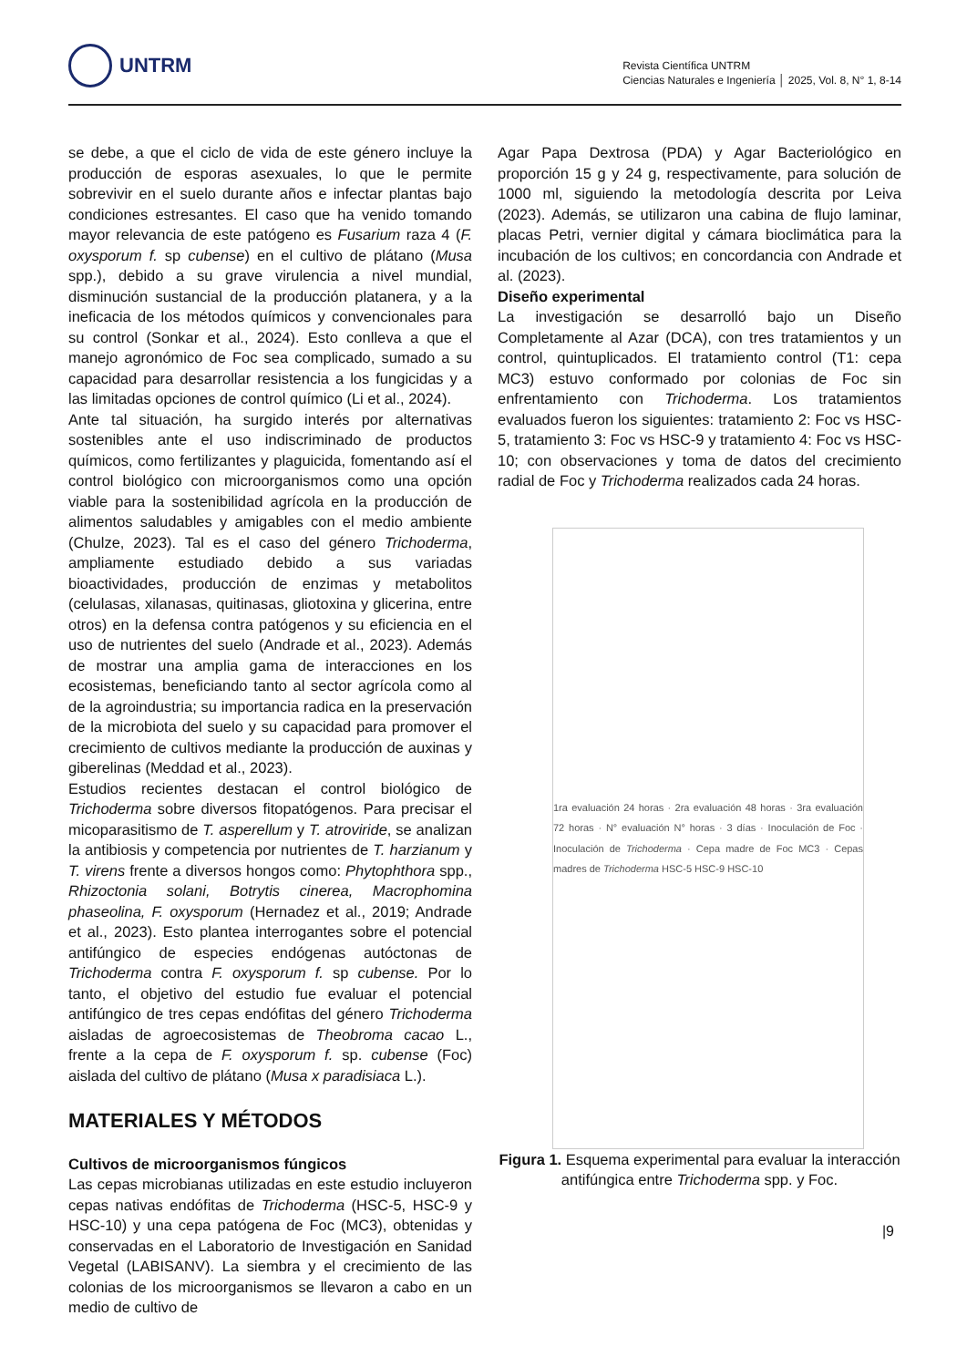UNTRM
Revista Científica UNTRM
Ciencias Naturales e Ingeniería │ 2025, Vol. 8, N° 1, 8-14
se debe, a que el ciclo de vida de este género incluye la producción de esporas asexuales, lo que le permite sobrevivir en el suelo durante años e infectar plantas bajo condiciones estresantes. El caso que ha venido tomando mayor relevancia de este patógeno es Fusarium raza 4 (F. oxysporum f. sp cubense) en el cultivo de plátano (Musa spp.), debido a su grave virulencia a nivel mundial, disminución sustancial de la producción platanera, y a la ineficacia de los métodos químicos y convencionales para su control (Sonkar et al., 2024). Esto conlleva a que el manejo agronómico de Foc sea complicado, sumado a su capacidad para desarrollar resistencia a los fungicidas y a las limitadas opciones de control químico (Li et al., 2024).
Ante tal situación, ha surgido interés por alternativas sostenibles ante el uso indiscriminado de productos químicos, como fertilizantes y plaguicida, fomentando así el control biológico con microorganismos como una opción viable para la sostenibilidad agrícola en la producción de alimentos saludables y amigables con el medio ambiente (Chulze, 2023). Tal es el caso del género Trichoderma, ampliamente estudiado debido a sus variadas bioactividades, producción de enzimas y metabolitos (celulasas, xilanasas, quitinasas, gliotoxina y glicerina, entre otros) en la defensa contra patógenos y su eficiencia en el uso de nutrientes del suelo (Andrade et al., 2023). Además de mostrar una amplia gama de interacciones en los ecosistemas, beneficiando tanto al sector agrícola como al de la agroindustria; su importancia radica en la preservación de la microbiota del suelo y su capacidad para promover el crecimiento de cultivos mediante la producción de auxinas y giberelinas (Meddad et al., 2023).
Estudios recientes destacan el control biológico de Trichoderma sobre diversos fitopatógenos. Para precisar el micoparasitismo de T. asperellum y T. atroviride, se analizan la antibiosis y competencia por nutrientes de T. harzianum y T. virens frente a diversos hongos como: Phytophthora spp., Rhizoctonia solani, Botrytis cinerea, Macrophomina phaseolina, F. oxysporum (Hernadez et al., 2019; Andrade et al., 2023). Esto plantea interrogantes sobre el potencial antifúngico de especies endógenas autóctonas de Trichoderma contra F. oxysporum f. sp cubense. Por lo tanto, el objetivo del estudio fue evaluar el potencial antifúngico de tres cepas endófitas del género Trichoderma aisladas de agroecosistemas de Theobroma cacao L., frente a la cepa de F. oxysporum f. sp. cubense (Foc) aislada del cultivo de plátano (Musa x paradisiaca L.).
MATERIALES Y MÉTODOS
Cultivos de microorganismos fúngicos
Las cepas microbianas utilizadas en este estudio incluyeron cepas nativas endófitas de Trichoderma (HSC-5, HSC-9 y HSC-10) y una cepa patógena de Foc (MC3), obtenidas y conservadas en el Laboratorio de Investigación en Sanidad Vegetal (LABISANV). La siembra y el crecimiento de las colonias de los microorganismos se llevaron a cabo en un medio de cultivo de
Agar Papa Dextrosa (PDA) y Agar Bacteriológico en proporción 15 g y 24 g, respectivamente, para solución de 1000 ml, siguiendo la metodología descrita por Leiva (2023). Además, se utilizaron una cabina de flujo laminar, placas Petri, vernier digital y cámara bioclimática para la incubación de los cultivos; en concordancia con Andrade et al. (2023).
Diseño experimental
La investigación se desarrolló bajo un Diseño Completamente al Azar (DCA), con tres tratamientos y un control, quintuplicados. El tratamiento control (T1: cepa MC3) estuvo conformado por colonias de Foc sin enfrentamiento con Trichoderma. Los tratamientos evaluados fueron los siguientes: tratamiento 2: Foc vs HSC-5, tratamiento 3: Foc vs HSC-9 y tratamiento 4: Foc vs HSC-10; con observaciones y toma de datos del crecimiento radial de Foc y Trichoderma realizados cada 24 horas.
1ra evaluación 24 horas · 2ra evaluación 48 horas · 3ra evaluación 72 horas · N° evaluación N° horas · 3 días · Inoculación de Foc · Inoculación de Trichoderma · Cepa madre de Foc MC3 · Cepas madres de Trichoderma HSC-5 HSC-9 HSC-10
Figura 1. Esquema experimental para evaluar la interacción antifúngica entre Trichoderma spp. y Foc.
|9